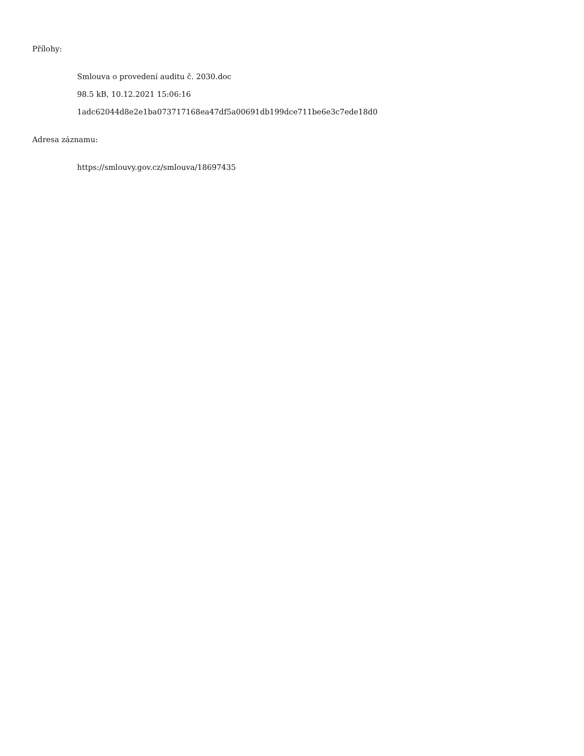Přílohy:
Smlouva o provedení auditu č. 2030.doc
98.5 kB, 10.12.2021 15:06:16
1adc62044d8e2e1ba073717168ea47df5a00691db199dce711be6e3c7ede18d0
Adresa záznamu:
https://smlouvy.gov.cz/smlouva/18697435